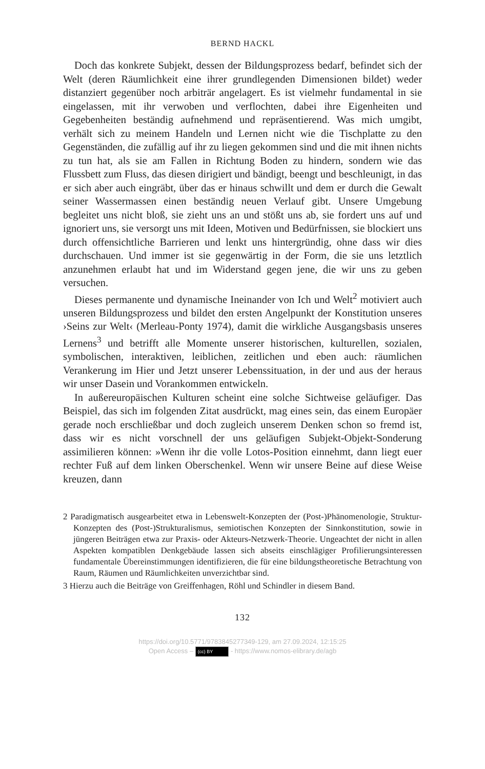BERND HACKL
Doch das konkrete Subjekt, dessen der Bildungsprozess bedarf, befindet sich der Welt (deren Räumlichkeit eine ihrer grundlegenden Dimensionen bildet) weder distanziert gegenüber noch arbiträr angelagert. Es ist vielmehr fundamental in sie eingelassen, mit ihr verwoben und verflochten, dabei ihre Eigenheiten und Gegebenheiten beständig aufnehmend und repräsentierend. Was mich umgibt, verhält sich zu meinem Handeln und Lernen nicht wie die Tischplatte zu den Gegenständen, die zufällig auf ihr zu liegen gekommen sind und die mit ihnen nichts zu tun hat, als sie am Fallen in Richtung Boden zu hindern, sondern wie das Flussbett zum Fluss, das diesen dirigiert und bändigt, beengt und beschleunigt, in das er sich aber auch eingräbt, über das er hinaus schwillt und dem er durch die Gewalt seiner Wassermassen einen beständig neuen Verlauf gibt. Unsere Umgebung begleitet uns nicht bloß, sie zieht uns an und stößt uns ab, sie fordert uns auf und ignoriert uns, sie versorgt uns mit Ideen, Motiven und Bedürfnissen, sie blockiert uns durch offensichtliche Barrieren und lenkt uns hintergründig, ohne dass wir dies durchschauen. Und immer ist sie gegenwärtig in der Form, die sie uns letztlich anzunehmen erlaubt hat und im Widerstand gegen jene, die wir uns zu geben versuchen.
Dieses permanente und dynamische Ineinander von Ich und Welt<sup>2</sup> motiviert auch unseren Bildungsprozess und bildet den ersten Angelpunkt der Konstitution unseres ›Seins zur Welt‹ (Merleau-Ponty 1974), damit die wirkliche Ausgangsbasis unseres Lernens<sup>3</sup> und betrifft alle Momente unserer historischen, kulturellen, sozialen, symbolischen, interaktiven, leiblichen, zeitlichen und eben auch: räumlichen Verankerung im Hier und Jetzt unserer Lebenssituation, in der und aus der heraus wir unser Dasein und Vorankommen entwickeln.
In außereuropäischen Kulturen scheint eine solche Sichtweise geläufiger. Das Beispiel, das sich im folgenden Zitat ausdrückt, mag eines sein, das einem Europäer gerade noch erschließbar und doch zugleich unserem Denken schon so fremd ist, dass wir es nicht vorschnell der uns geläufigen Subjekt-Objekt-Sonderung assimilieren können: »Wenn ihr die volle Lotos-Position einnehmt, dann liegt euer rechter Fuß auf dem linken Oberschenkel. Wenn wir unsere Beine auf diese Weise kreuzen, dann
2 Paradigmatisch ausgearbeitet etwa in Lebenswelt-Konzepten der (Post-)Phänomenologie, Struktur-Konzepten des (Post-)Strukturalismus, semiotischen Konzepten der Sinnkonstitution, sowie in jüngeren Beiträgen etwa zur Praxis- oder Akteurs-Netzwerk-Theorie. Ungeachtet der nicht in allen Aspekten kompatiblen Denkgebäude lassen sich abseits einschlägiger Profilierungsinteressen fundamentale Übereinstimmungen identifizieren, die für eine bildungstheoretische Betrachtung von Raum, Räumen und Räumlichkeiten unverzichtbar sind.
3 Hierzu auch die Beiträge von Greiffenhagen, Röhl und Schindler in diesem Band.
132
https://doi.org/10.5771/9783845277349-129, am 27.09.2024, 12:15:25
Open Access – (cc) BY - https://www.nomos-elibrary.de/agb